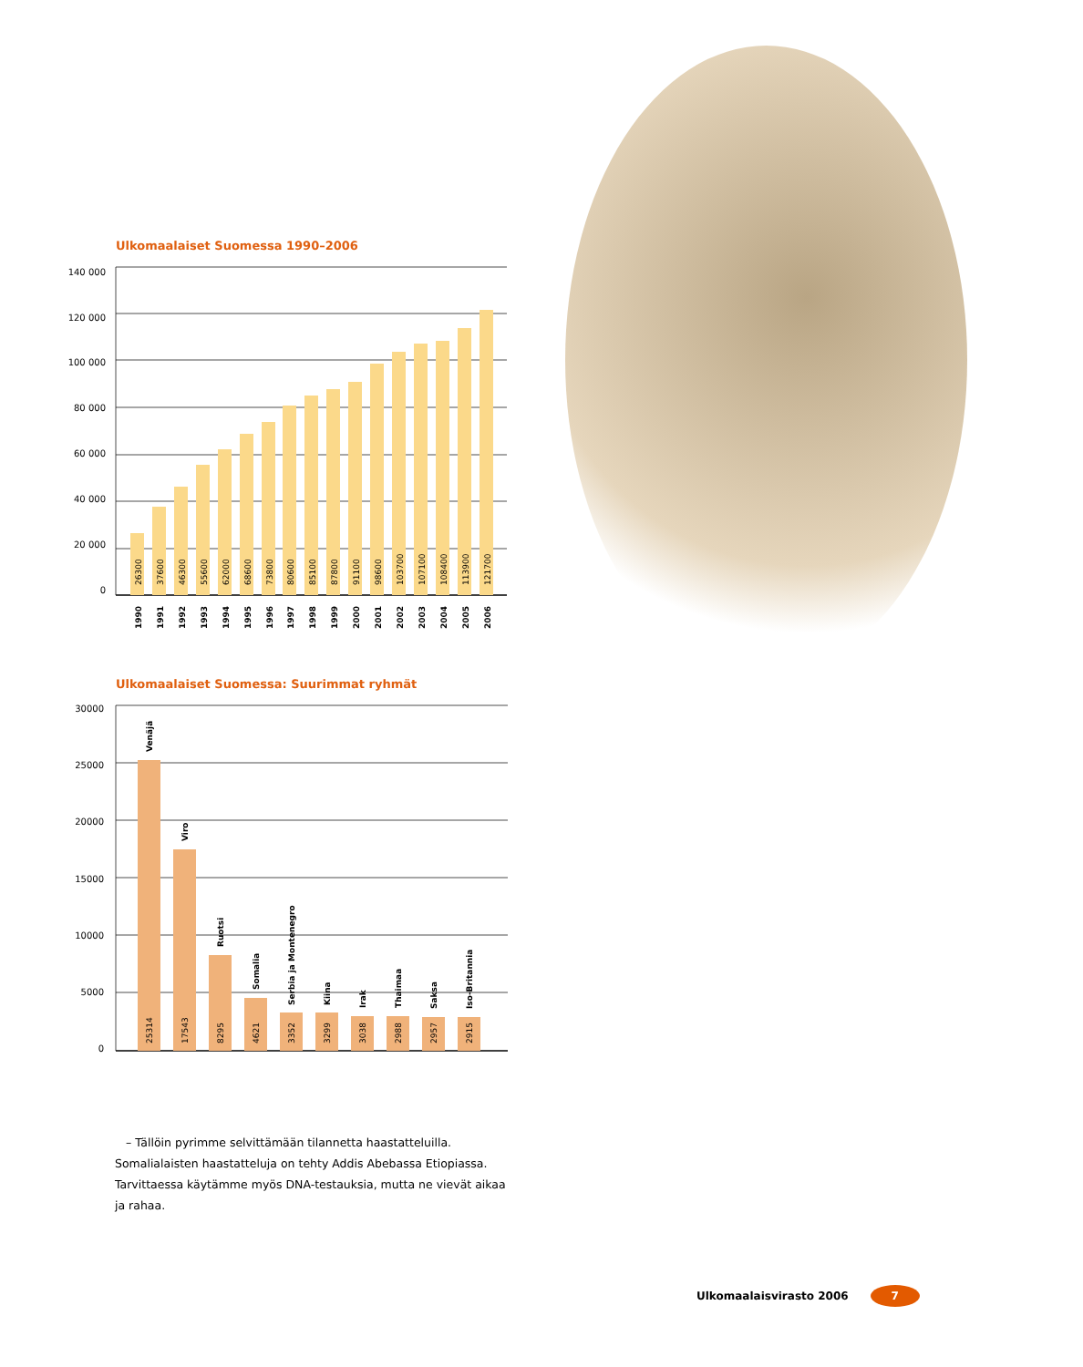Ulkomaalaiset Suomessa 1990–2006
140 000
120 000
100 000
80 000
60 000
40 000
20 000
0
26300
37600
46300
55600
62000
68600
73800
80600
85100
87800
91100
98600
103700
107100
108400
113900
121700
1990
1991
1992
1993
1994
1995
1996
1997
1998
1999
2000
2001
2002
2003
2004
2005
2006
Ulkomaalaiset Suomessa: Suurimmat ryhmät
30000
25000
20000
15000
10000
5000
0
25314
17543
8295
4621
3352
3299
3038
2988
2957
2915
Venäjä
Viro
Ruotsi
Somalia
Serbia ja Montenegro
Kiina
Irak
Thaimaa
Saksa
Iso-Britannia
– Tällöin pyrimme selvittämään tilannetta haastatteluilla. Somalialaisten haastatteluja on tehty Addis Abebassa Etiopiassa. Tarvittaessa käytämme myös DNA-testauksia, mutta ne vievät aikaa ja rahaa.
Ulkomaalaisvirasto 2006 7